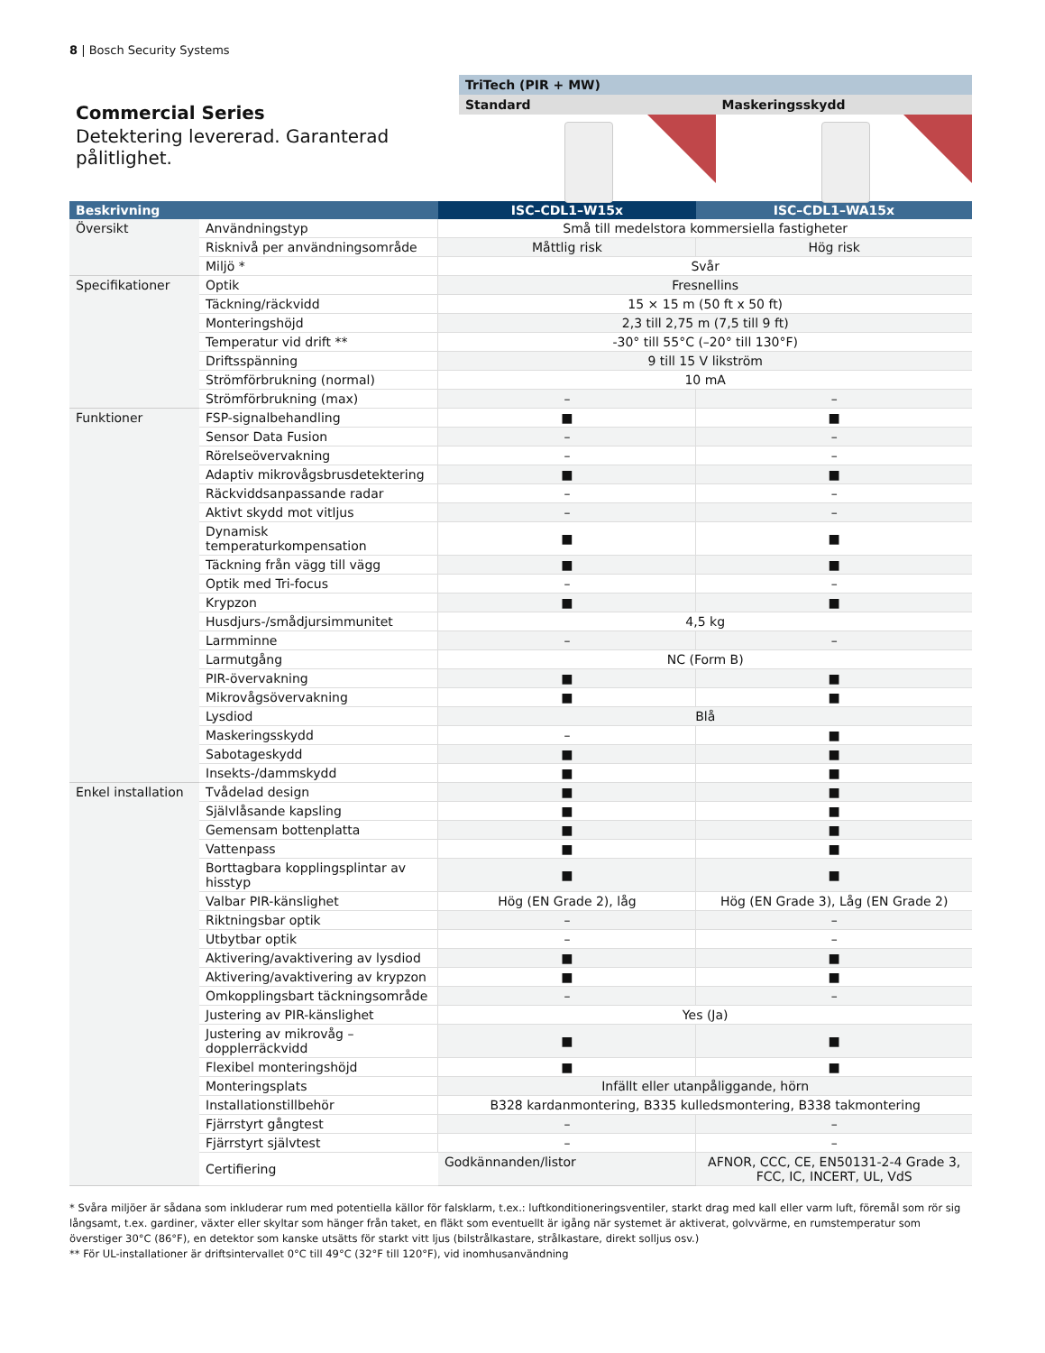8 | Bosch Security Systems
Commercial Series
Detektering levererad. Garanterad pålitlighet.
TriTech (PIR + MW)
Standard Maskeringsskydd
| Beskrivning | | ISC–CDL1–W15x | ISC–CDL1–WA15x |
| --- | --- | --- | --- |
| Översikt | Användningstyp | Små till medelstora kommersiella fastigheter | |
| | Risknivå per användningsområde | Måttlig risk | Hög risk |
| | Miljö * | Svår | |
| Specifikationer | Optik | Fresnellins | |
| | Täckning/räckvidd | 15 × 15 m (50 ft x 50 ft) | |
| | Monteringshöjd | 2,3 till 2,75 m (7,5 till 9 ft) | |
| | Temperatur vid drift ** | -30° till 55°C (–20° till 130°F) | |
| | Driftsspänning | 9 till 15 V likström | |
| | Strömförbrukning (normal) | 10 mA | |
| | Strömförbrukning (max) | – | – |
| Funktioner | FSP-signalbehandling | ■ | ■ |
| | Sensor Data Fusion | – | – |
| | Rörelseövervakning | – | – |
| | Adaptiv mikrovågsbrusdetektering | ■ | ■ |
| | Räckviddsanpassande radar | – | – |
| | Aktivt skydd mot vitljus | – | – |
| | Dynamisk temperaturkompensation | ■ | ■ |
| | Täckning från vägg till vägg | ■ | ■ |
| | Optik med Tri-focus | – | – |
| | Krypzon | ■ | ■ |
| | Husdjurs-/smådjursimmunitet | 4,5 kg | |
| | Larmminne | – | – |
| | Larmutgång | NC (Form B) | |
| | PIR-övervakning | ■ | ■ |
| | Mikrovågsövervakning | ■ | ■ |
| | Lysdiod | Blå | |
| | Maskeringsskydd | – | ■ |
| | Sabotageskydd | ■ | ■ |
| | Insekts-/dammskydd | ■ | ■ |
| Enkel installation | Tvådelad design | ■ | ■ |
| | Självlåsande kapsling | ■ | ■ |
| | Gemensam bottenplatta | ■ | ■ |
| | Vattenpass | ■ | ■ |
| | Borttagbara kopplingsplintar av hisstyp | ■ | ■ |
| | Valbar PIR-känslighet | Hög (EN Grade 2), låg | Hög (EN Grade 3), Låg (EN Grade 2) |
| | Riktningsbar optik | – | – |
| | Utbytbar optik | – | – |
| | Aktivering/avaktivering av lysdiod | ■ | ■ |
| | Aktivering/avaktivering av krypzon | ■ | ■ |
| | Omkopplingsbart täckningsområde | – | – |
| | Justering av PIR-känslighet | Yes (Ja) | |
| | Justering av mikrovåg – dopplerräckvidd | ■ | ■ |
| | Flexibel monteringshöjd | ■ | ■ |
| | Monteringsplats | Infällt eller utanpåliggande, hörn | |
| | Installationstillbehör | B328 kardanmontering, B335 kulledsmontering, B338 takmontering | |
| | Fjärrstyrt gångtest | – | – |
| | Fjärrstyrt självtest | – | – |
| | Certifiering | Godkännanden/listor | AFNOR, CCC, CE, EN50131-2-4 Grade 3, FCC, IC, INCERT, UL, VdS |
* Svåra miljöer är sådana som inkluderar rum med potentiella källor för falsklarm, t.ex.: luftkonditioneringsventiler, starkt drag med kall eller varm luft, föremål som rör sig långsamt, t.ex. gardiner, växter eller skyltar som hänger från taket, en fläkt som eventuellt är igång när systemet är aktiverat, golvvärme, en rumstemperatur som överstiger 30°C (86°F), en detektor som kanske utsätts för starkt vitt ljus (bilstrålkastare, strålkastare, direkt solljus osv.)
** För UL-installationer är driftsintervallet 0°C till 49°C (32°F till 120°F), vid inomhusanvändning